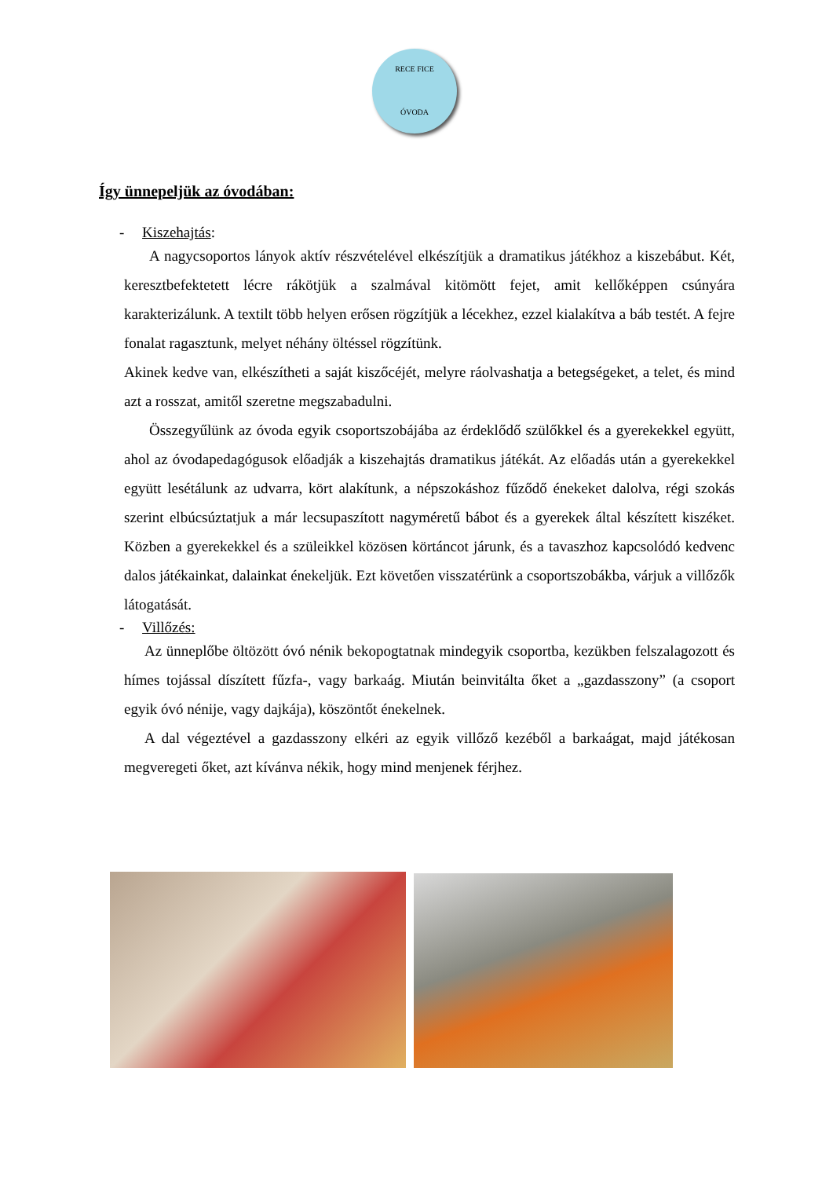RECE FICE
ÓVODA
Így ünnepeljük az óvodában:
- Kiszehajtás:
A nagycsoportos lányok aktív részvételével elkészítjük a dramatikus játékhoz a kiszebábut. Két, keresztbefektetett lécre rákötjük a szalmával kitömött fejet, amit kellőképpen csúnyára karakterizálunk. A textilt több helyen erősen rögzítjük a lécekhez, ezzel kialakítva a báb testét. A fejre fonalat ragasztunk, melyet néhány öltéssel rögzítünk.
Akinek kedve van, elkészítheti a saját kiszőcéjét, melyre ráolvashatja a betegségeket, a telet, és mind azt a rosszat, amitől szeretne megszabadulni.
Összegyűlünk az óvoda egyik csoportszobájába az érdeklődő szülőkkel és a gyerekekkel együtt, ahol az óvodapedagógusok előadják a kiszehajtás dramatikus játékát. Az előadás után a gyerekekkel együtt lesétálunk az udvarra, kört alakítunk, a népszokáshoz fűződő énekeket dalolva, régi szokás szerint elbúcsúztatjuk a már lecsupaszított nagyméretű bábot és a gyerekek által készített kiszéket. Közben a gyerekekkel és a szüleikkel közösen körtáncot járunk, és a tavaszhoz kapcsolódó kedvenc dalos játékainkat, dalainkat énekeljük. Ezt követően visszatérünk a csoportszobákba, várjuk a villőzők látogatását.
- Villőzés:
Az ünneplőbe öltözött óvó nénik bekopogtatnak mindegyik csoportba, kezükben felszalagozott és hímes tojással díszített fűzfa-, vagy barkaág. Miután beinvitálta őket a „gazdasszony” (a csoport egyik óvó nénije, vagy dajkája), köszöntőt énekelnek.
A dal végeztével a gazdasszony elkéri az egyik villőző kezéből a barkaágat, majd játékosan megveregeti őket, azt kívánva nékik, hogy mind menjenek férjhez.